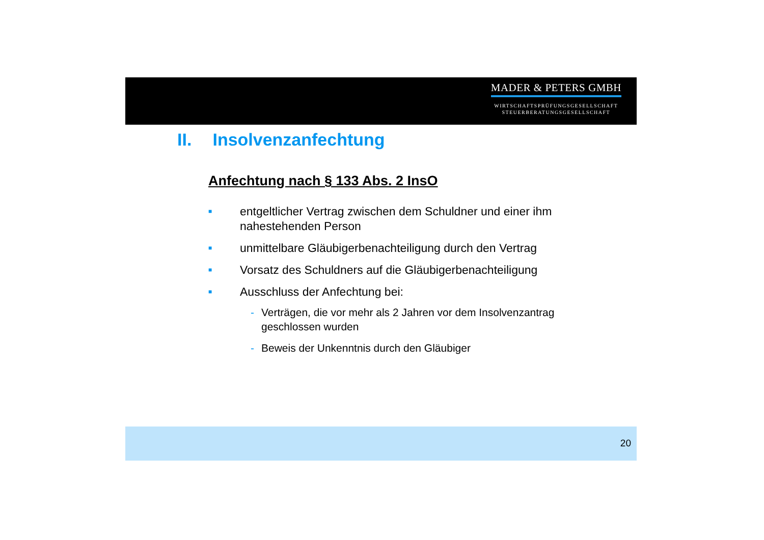MADER & PETERS GMBH
WIRTSCHAFTSPRÜFUNGSGESELLSCHAFT
STEUERBERATUNGSGESELLSCHAFT
II. Insolvenzanfechtung
Anfechtung nach § 133 Abs. 2 InsO
■ entgeltlicher Vertrag zwischen dem Schuldner und einer ihm
nahestehenden Person
■ unmittelbare Gläubigerbenachteiligung durch den Vertrag
■ Vorsatz des Schuldners auf die Gläubigerbenachteiligung
■ Ausschluss der Anfechtung bei:
- Verträgen, die vor mehr als 2 Jahren vor dem Insolvenzantrag
geschlossen wurden
- Beweis der Unkenntnis durch den Gläubiger
20